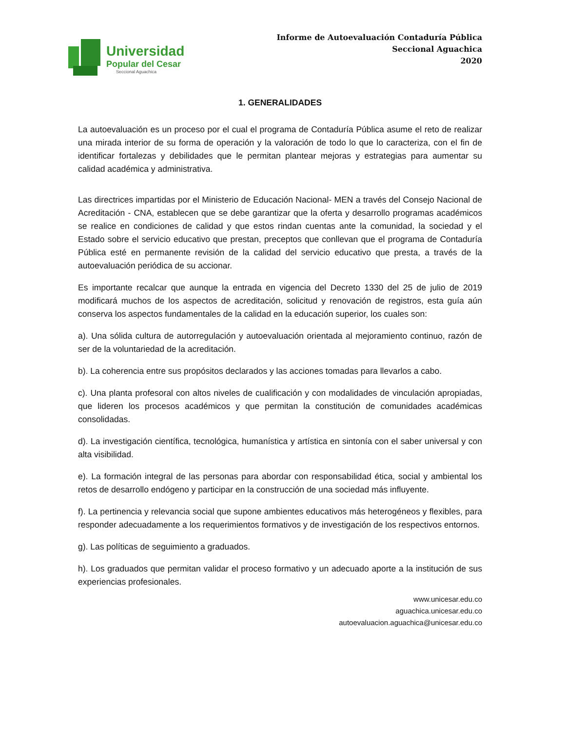Universidad
Popular del Cesar
Seccional Aguachica
Informe de Autoevaluación Contaduría Pública
Seccional Aguachica
2020
1. GENERALIDADES
La autoevaluación es un proceso por el cual el programa de Contaduría Pública asume el reto de realizar una mirada interior de su forma de operación y la valoración de todo lo que lo caracteriza, con el fin de identificar fortalezas y debilidades que le permitan plantear mejoras y estrategias para aumentar su calidad académica y administrativa.
Las directrices impartidas por el Ministerio de Educación Nacional- MEN a través del Consejo Nacional de Acreditación - CNA, establecen que se debe garantizar que la oferta y desarrollo programas académicos se realice en condiciones de calidad y que estos rindan cuentas ante la comunidad, la sociedad y el Estado sobre el servicio educativo que prestan, preceptos que conllevan que el programa de Contaduría Pública esté en permanente revisión de la calidad del servicio educativo que presta, a través de la autoevaluación periódica de su accionar.
Es importante recalcar que aunque la entrada en vigencia del Decreto 1330 del 25 de julio de 2019 modificará muchos de los aspectos de acreditación, solicitud y renovación de registros, esta guía aún conserva los aspectos fundamentales de la calidad en la educación superior, los cuales son:
a). Una sólida cultura de autorregulación y autoevaluación orientada al mejoramiento continuo, razón de ser de la voluntariedad de la acreditación.
b). La coherencia entre sus propósitos declarados y las acciones tomadas para llevarlos a cabo.
c). Una planta profesoral con altos niveles de cualificación y con modalidades de vinculación apropiadas, que lideren los procesos académicos y que permitan la constitución de comunidades académicas consolidadas.
d). La investigación científica, tecnológica, humanística y artística en sintonía con el saber universal y con alta visibilidad.
e). La formación integral de las personas para abordar con responsabilidad ética, social y ambiental los retos de desarrollo endógeno y participar en la construcción de una sociedad más influyente.
f). La pertinencia y relevancia social que supone ambientes educativos más heterogéneos y flexibles, para responder adecuadamente a los requerimientos formativos y de investigación de los respectivos entornos.
g). Las políticas de seguimiento a graduados.
h). Los graduados que permitan validar el proceso formativo y un adecuado aporte a la institución de sus experiencias profesionales.
www.unicesar.edu.co
aguachica.unicesar.edu.co
autoevaluacion.aguachica@unicesar.edu.co